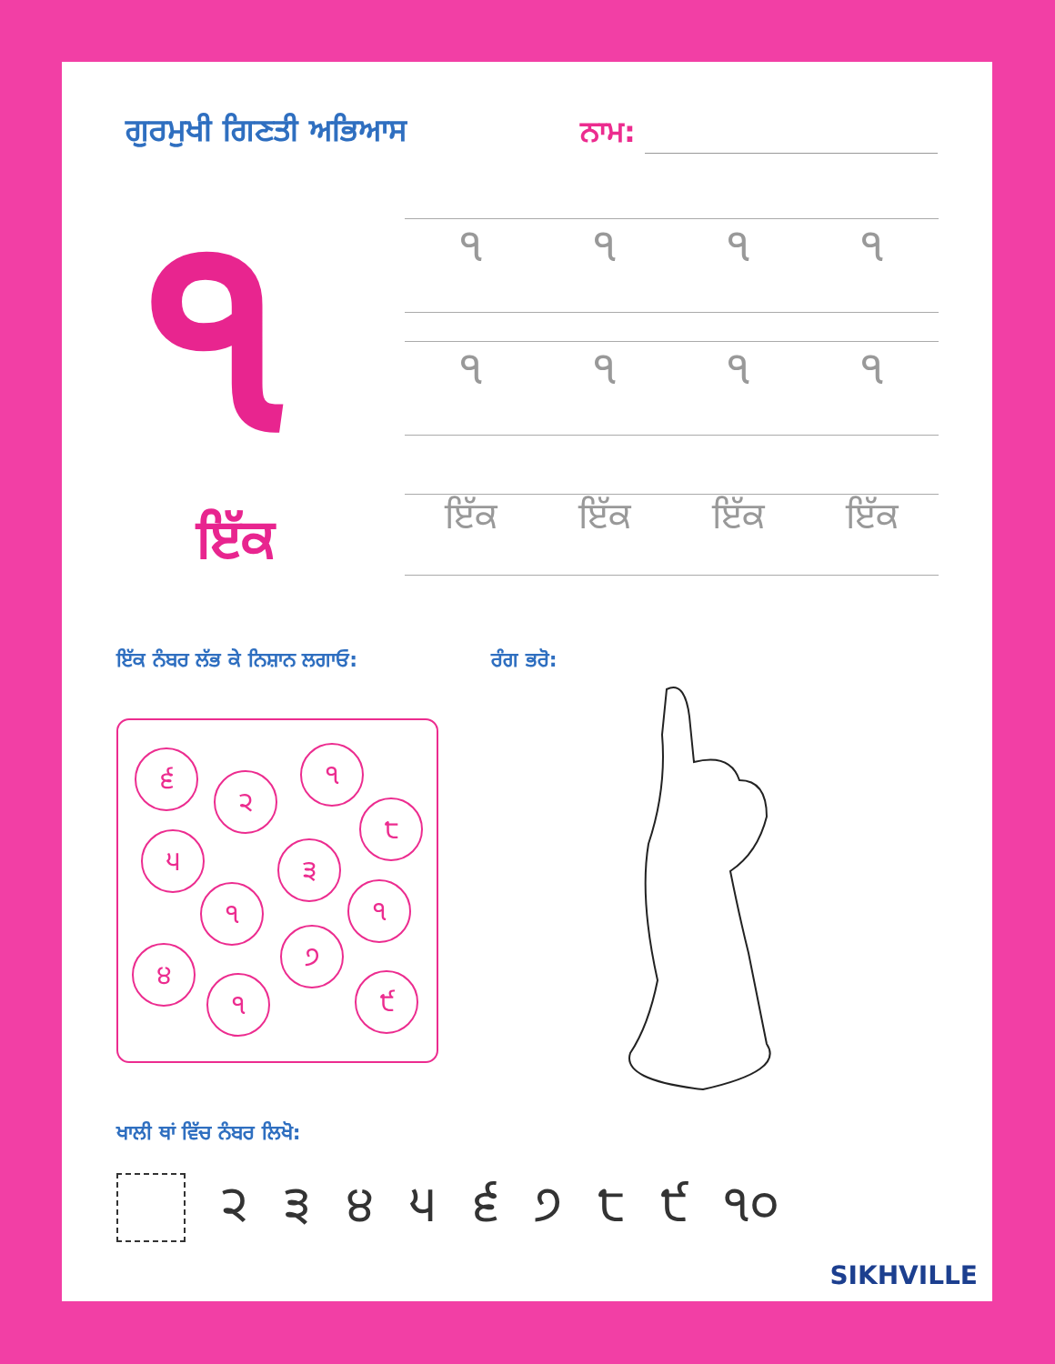ਗੁਰਮੁਖੀ ਗਿਣਤੀ ਅਭਿਆਸ
ਨਾਮ:
੧
ਇੱਕ
੧੧੧੧
੧੧੧੧
ਇੱਕ ਇੱਕ ਇੱਕ ਇੱਕ
ਇੱਕ ਨੰਬਰ ਲੱਭ ਕੇ ਨਿਸ਼ਾਨ ਲਗਾਓ: ਰੰਗ ਭਰੋ:
੬
੨
੧
੮
੫ ੩
੧ ੧
੭
੪
੧ ੯
ਖਾਲੀ ਥਾਂ ਵਿੱਚ ਨੰਬਰ ਲਿਖੋ:
੨੩੪੫੬੭੮੯ ੧੦
SIKHVILLE